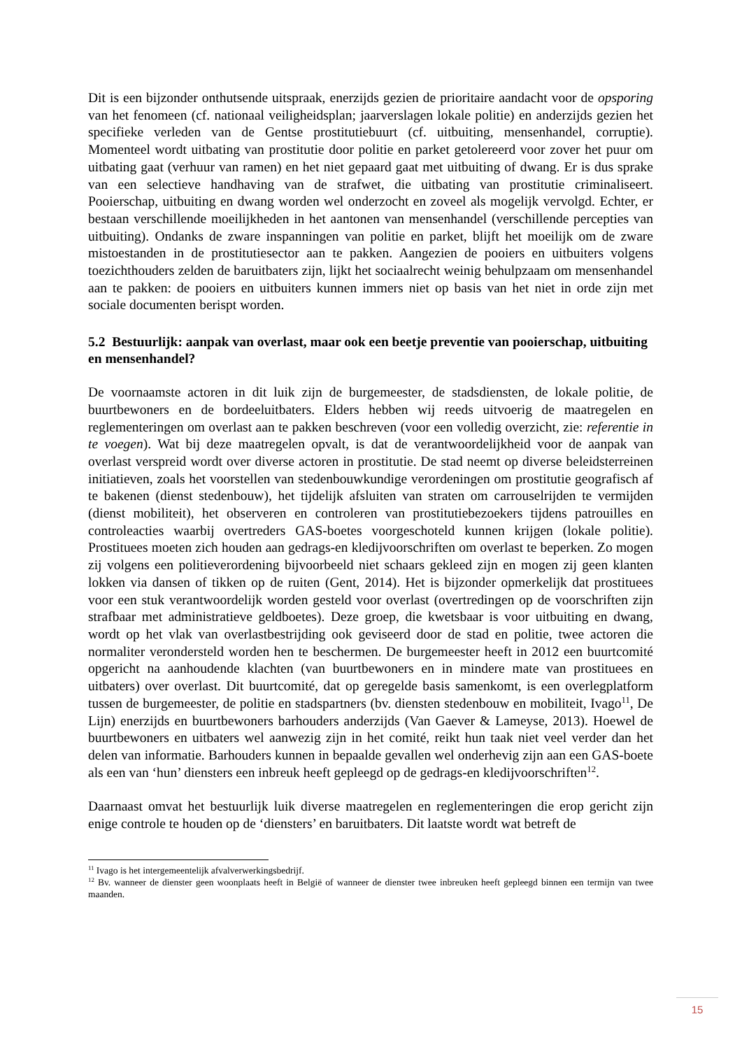Dit is een bijzonder onthutsende uitspraak, enerzijds gezien de prioritaire aandacht voor de opsporing van het fenomeen (cf. nationaal veiligheidsplan; jaarverslagen lokale politie) en anderzijds gezien het specifieke verleden van de Gentse prostitutiebuurt (cf. uitbuiting, mensenhandel, corruptie). Momenteel wordt uitbating van prostitutie door politie en parket getolereerd voor zover het puur om uitbating gaat (verhuur van ramen) en het niet gepaard gaat met uitbuiting of dwang. Er is dus sprake van een selectieve handhaving van de strafwet, die uitbating van prostitutie criminaliseert. Pooierschap, uitbuiting en dwang worden wel onderzocht en zoveel als mogelijk vervolgd. Echter, er bestaan verschillende moeilijkheden in het aantonen van mensenhandel (verschillende percepties van uitbuiting). Ondanks de zware inspanningen van politie en parket, blijft het moeilijk om de zware mistoestanden in de prostitutiesector aan te pakken. Aangezien de pooiers en uitbuiters volgens toezichthouders zelden de baruitbaters zijn, lijkt het sociaalrecht weinig behulpzaam om mensenhandel aan te pakken: de pooiers en uitbuiters kunnen immers niet op basis van het niet in orde zijn met sociale documenten berispt worden.
5.2 Bestuurlijk: aanpak van overlast, maar ook een beetje preventie van pooierschap, uitbuiting en mensenhandel?
De voornaamste actoren in dit luik zijn de burgemeester, de stadsdiensten, de lokale politie, de buurtbewoners en de bordeeluitbaters. Elders hebben wij reeds uitvoerig de maatregelen en reglementeringen om overlast aan te pakken beschreven (voor een volledig overzicht, zie: referentie in te voegen). Wat bij deze maatregelen opvalt, is dat de verantwoordelijkheid voor de aanpak van overlast verspreid wordt over diverse actoren in prostitutie. De stad neemt op diverse beleidsterreinen initiatieven, zoals het voorstellen van stedenbouwkundige verordeningen om prostitutie geografisch af te bakenen (dienst stedenbouw), het tijdelijk afsluiten van straten om carrouselrijden te vermijden (dienst mobiliteit), het observeren en controleren van prostitutiebezoekers tijdens patrouilles en controleacties waarbij overtreders GAS-boetes voorgeschoteld kunnen krijgen (lokale politie). Prostituees moeten zich houden aan gedrags-en kledijvoorschriften om overlast te beperken. Zo mogen zij volgens een politieverordening bijvoorbeeld niet schaars gekleed zijn en mogen zij geen klanten lokken via dansen of tikken op de ruiten (Gent, 2014). Het is bijzonder opmerkelijk dat prostituees voor een stuk verantwoordelijk worden gesteld voor overlast (overtredingen op de voorschriften zijn strafbaar met administratieve geldboetes). Deze groep, die kwetsbaar is voor uitbuiting en dwang, wordt op het vlak van overlastbestrijding ook geviseerd door de stad en politie, twee actoren die normaliter verondersteld worden hen te beschermen. De burgemeester heeft in 2012 een buurtcomité opgericht na aanhoudende klachten (van buurtbewoners en in mindere mate van prostituees en uitbaters) over overlast. Dit buurtcomité, dat op geregelde basis samenkomt, is een overlegplatform tussen de burgemeester, de politie en stadspartners (bv. diensten stedenbouw en mobiliteit, Ivago<sup>11</sup>, De Lijn) enerzijds en buurtbewoners barhouders anderzijds (Van Gaever & Lameyse, 2013). Hoewel de buurtbewoners en uitbaters wel aanwezig zijn in het comité, reikt hun taak niet veel verder dan het delen van informatie. Barhouders kunnen in bepaalde gevallen wel onderhevig zijn aan een GAS-boete als een van ‘hun’ diensters een inbreuk heeft gepleegd op de gedrags-en kledijvoorschriften<sup>12</sup>.
Daarnaast omvat het bestuurlijk luik diverse maatregelen en reglementeringen die erop gericht zijn enige controle te houden op de ‘diensters’ en baruitbaters. Dit laatste wordt wat betreft de
<sup>11</sup> Ivago is het intergemeentelijk afvalverwerkingsbedrijf.
<sup>12</sup> Bv. wanneer de dienster geen woonplaats heeft in België of wanneer de dienster twee inbreuken heeft gepleegd binnen een termijn van twee maanden.
15